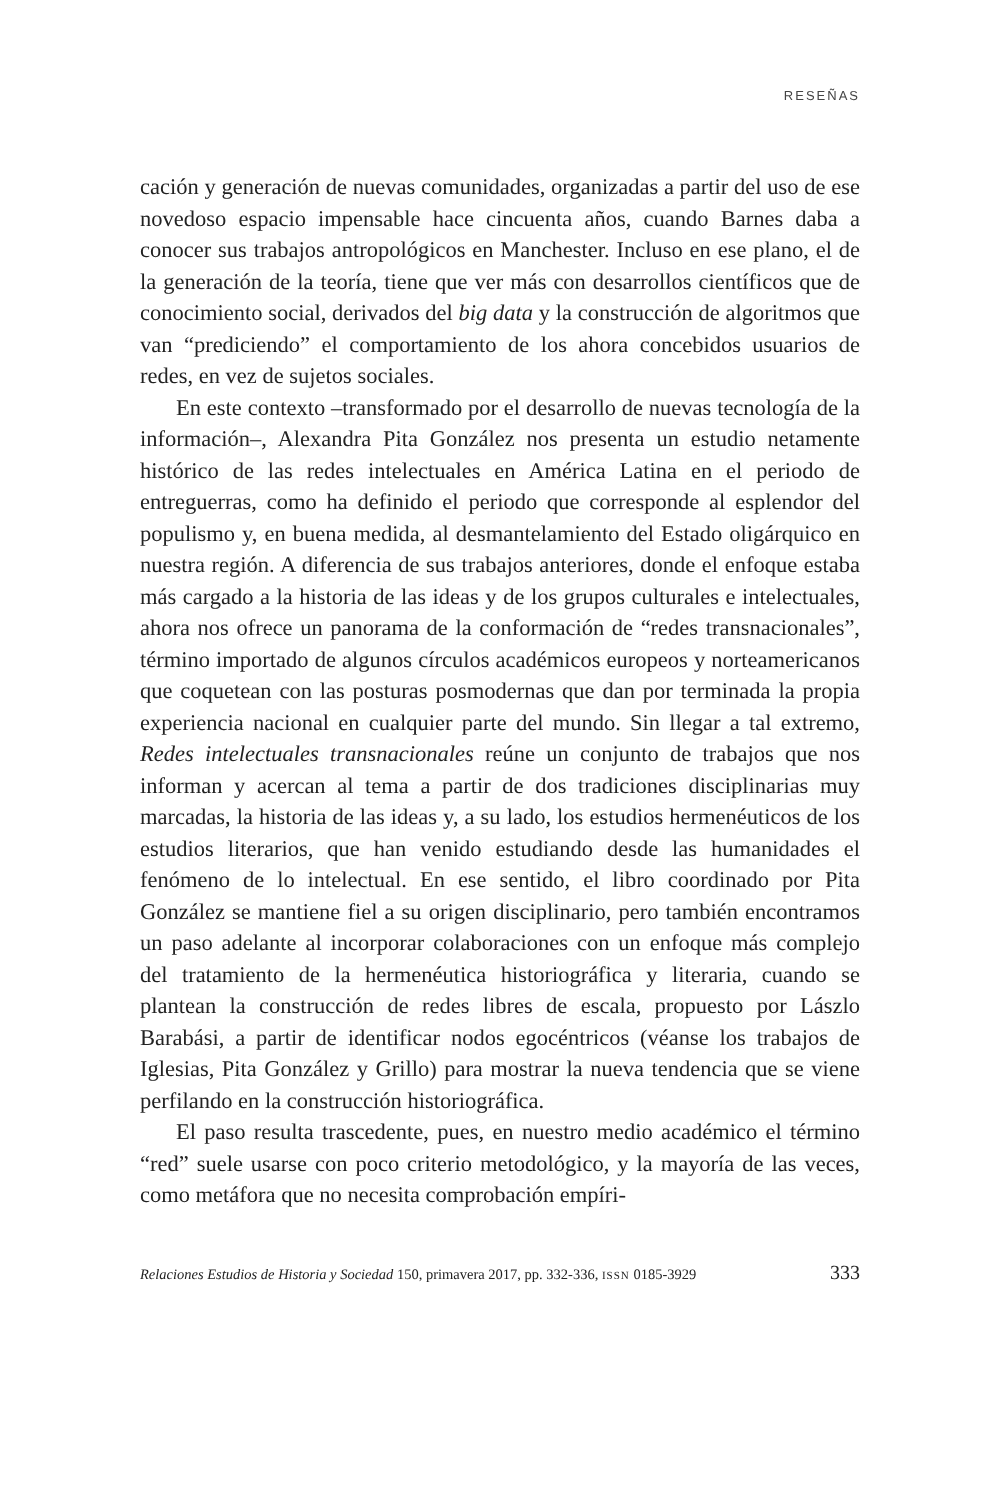RESEÑAS
cación y generación de nuevas comunidades, organizadas a partir del uso de ese novedoso espacio impensable hace cincuenta años, cuando Barnes daba a conocer sus trabajos antropológicos en Manchester. Incluso en ese plano, el de la generación de la teoría, tiene que ver más con desarrollos científicos que de conocimiento social, derivados del big data y la construcción de algoritmos que van “prediciendo” el comportamiento de los ahora concebidos usuarios de redes, en vez de sujetos sociales.
En este contexto –transformado por el desarrollo de nuevas tecnología de la información–, Alexandra Pita González nos presenta un estudio netamente histórico de las redes intelectuales en América Latina en el periodo de entreguerras, como ha definido el periodo que corresponde al esplendor del populismo y, en buena medida, al desmantelamiento del Estado oligárquico en nuestra región. A diferencia de sus trabajos anteriores, donde el enfoque estaba más cargado a la historia de las ideas y de los grupos culturales e intelectuales, ahora nos ofrece un panorama de la conformación de “redes transnacionales”, término importado de algunos círculos académicos europeos y norteamericanos que coquetean con las posturas posmodernas que dan por terminada la propia experiencia nacional en cualquier parte del mundo. Sin llegar a tal extremo, Redes intelectuales transnacionales reúne un conjunto de trabajos que nos informan y acercan al tema a partir de dos tradiciones disciplinarias muy marcadas, la historia de las ideas y, a su lado, los estudios hermenéuticos de los estudios literarios, que han venido estudiando desde las humanidades el fenómeno de lo intelectual. En ese sentido, el libro coordinado por Pita González se mantiene fiel a su origen disciplinario, pero también encontramos un paso adelante al incorporar colaboraciones con un enfoque más complejo del tratamiento de la hermenéutica historiográfica y literaria, cuando se plantean la construcción de redes libres de escala, propuesto por Lászlo Barabási, a partir de identificar nodos egocéntricos (véanse los trabajos de Iglesias, Pita González y Grillo) para mostrar la nueva tendencia que se viene perfilando en la construcción historiográfica.
El paso resulta trascedente, pues, en nuestro medio académico el término “red” suele usarse con poco criterio metodológico, y la mayoría de las veces, como metáfora que no necesita comprobación empíri-
Relaciones Estudios de Historia y Sociedad 150, primavera 2017, pp. 332-336, ISSN 0185-3929 333